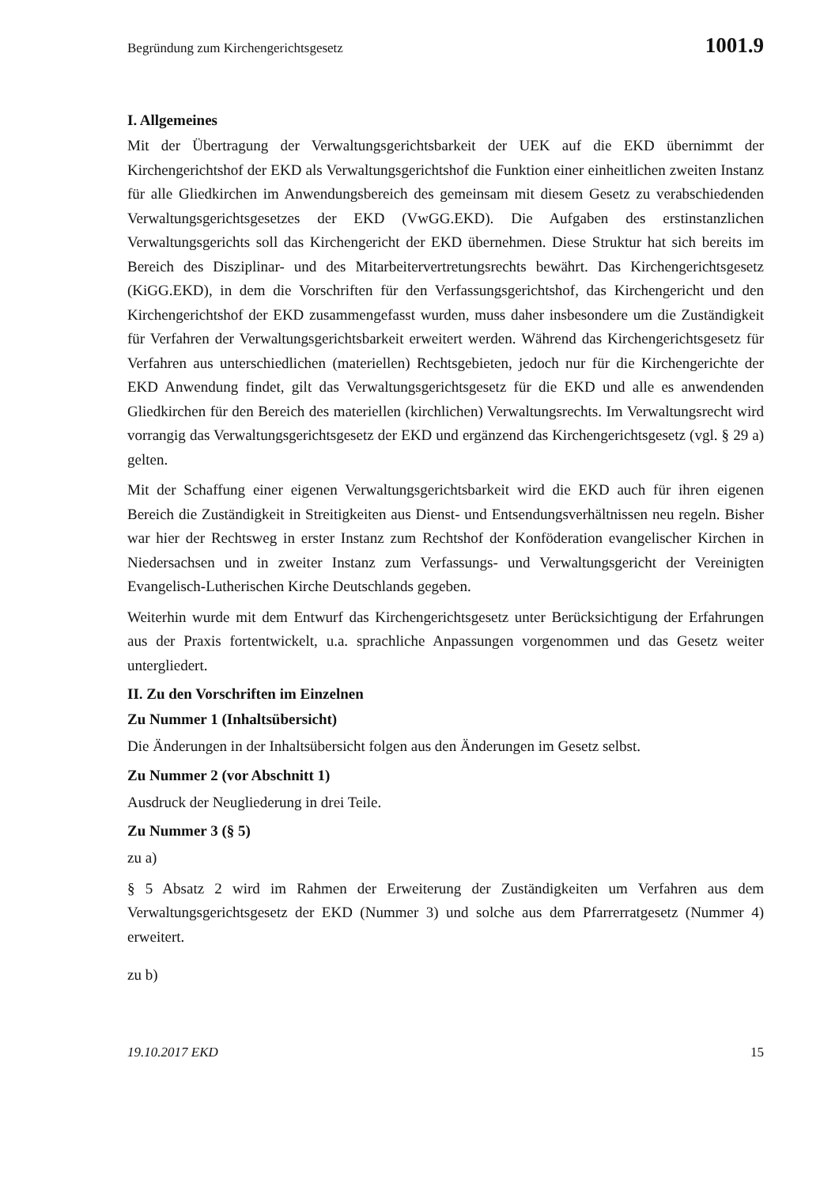Begründung zum Kirchengerichtsgesetz 1001.9
I. Allgemeines
Mit der Übertragung der Verwaltungsgerichtsbarkeit der UEK auf die EKD übernimmt der Kirchengerichtshof der EKD als Verwaltungsgerichtshof die Funktion einer einheitlichen zweiten Instanz für alle Gliedkirchen im Anwendungsbereich des gemeinsam mit diesem Gesetz zu verabschiedenden Verwaltungsgerichtsgesetzes der EKD (VwGG.EKD). Die Aufgaben des erstinstanzlichen Verwaltungsgerichts soll das Kirchengericht der EKD übernehmen. Diese Struktur hat sich bereits im Bereich des Disziplinar- und des Mitarbeitervertretungsrechts bewährt. Das Kirchengerichtsgesetz (KiGG.EKD), in dem die Vorschriften für den Verfassungsgerichtshof, das Kirchengericht und den Kirchengerichtshof der EKD zusammengefasst wurden, muss daher insbesondere um die Zuständigkeit für Verfahren der Verwaltungsgerichtsbarkeit erweitert werden. Während das Kirchengerichtsgesetz für Verfahren aus unterschiedlichen (materiellen) Rechtsgebieten, jedoch nur für die Kirchengerichte der EKD Anwendung findet, gilt das Verwaltungsgerichtsgesetz für die EKD und alle es anwendenden Gliedkirchen für den Bereich des materiellen (kirchlichen) Verwaltungsrechts. Im Verwaltungsrecht wird vorrangig das Verwaltungsgerichtsgesetz der EKD und ergänzend das Kirchengerichtsgesetz (vgl. § 29 a) gelten.
Mit der Schaffung einer eigenen Verwaltungsgerichtsbarkeit wird die EKD auch für ihren eigenen Bereich die Zuständigkeit in Streitigkeiten aus Dienst- und Entsendungsverhältnissen neu regeln. Bisher war hier der Rechtsweg in erster Instanz zum Rechtshof der Konföderation evangelischer Kirchen in Niedersachsen und in zweiter Instanz zum Verfassungs- und Verwaltungsgericht der Vereinigten Evangelisch-Lutherischen Kirche Deutschlands gegeben.
Weiterhin wurde mit dem Entwurf das Kirchengerichtsgesetz unter Berücksichtigung der Erfahrungen aus der Praxis fortentwickelt, u.a. sprachliche Anpassungen vorgenommen und das Gesetz weiter untergliedert.
II. Zu den Vorschriften im Einzelnen
Zu Nummer 1 (Inhaltsübersicht)
Die Änderungen in der Inhaltsübersicht folgen aus den Änderungen im Gesetz selbst.
Zu Nummer 2 (vor Abschnitt 1)
Ausdruck der Neugliederung in drei Teile.
Zu Nummer 3 (§ 5)
zu a)
§ 5 Absatz 2 wird im Rahmen der Erweiterung der Zuständigkeiten um Verfahren aus dem Verwaltungsgerichtsgesetz der EKD (Nummer 3) und solche aus dem Pfarrerratgesetz (Nummer 4) erweitert.
zu b)
19.10.2017 EKD 15